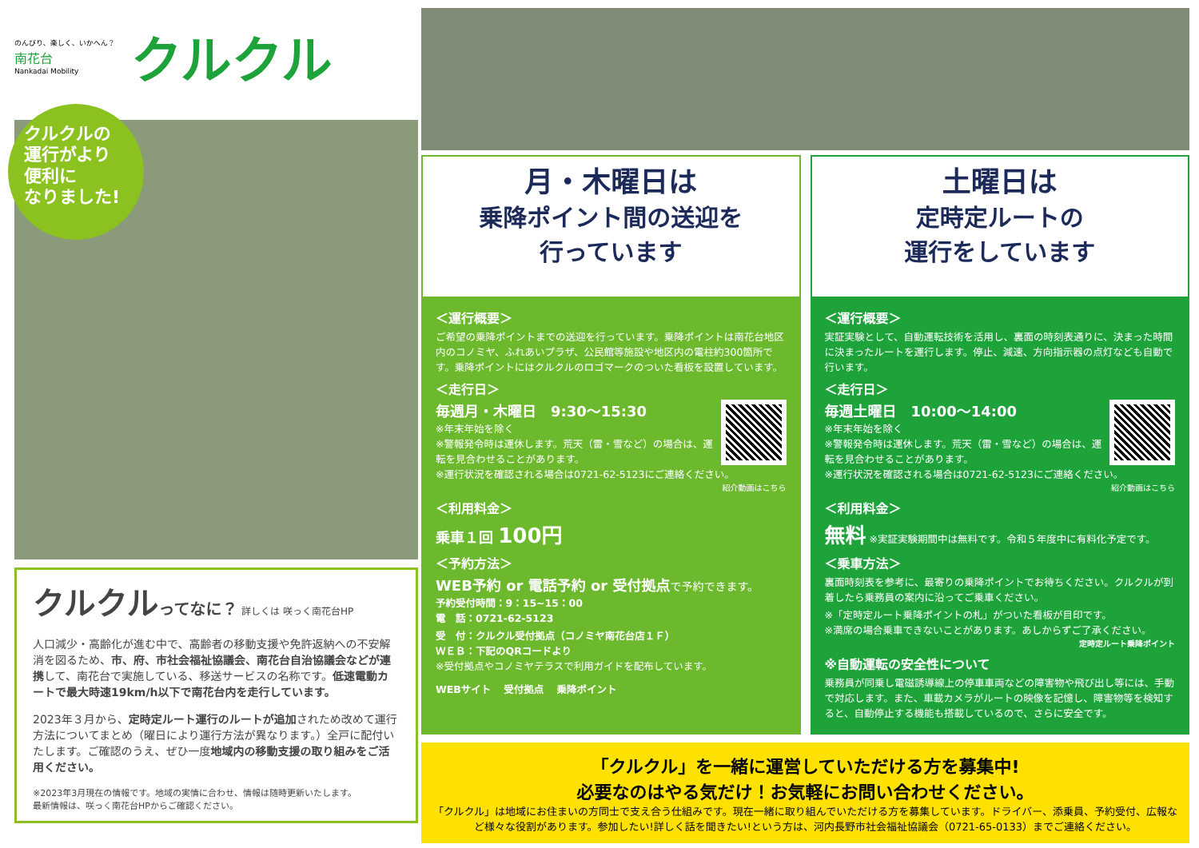のんびり、楽しく、いかへん？
南花台
Nankadai Mobility
クルクル
クルクルの
運行がより
便利に
なりました!
クルクル ってなに？ 詳しくは 咲っく南花台HP
人口減少・高齢化が進む中で、高齢者の移動支援や免許返納への不安解消を図るため、市、府、市社会福祉協議会、南花台自治協議会などが連携して、南花台で実施している、移送サービスの名称です。低速電動カートで最大時速19km/h以下で南花台内を走行しています。
2023年３月から、定時定ルート運行のルートが追加されため改めて運行方法についてまとめ（曜日により運行方法が異なります。）全戸に配付いたします。ご確認のうえ、ぜひ一度地域内の移動支援の取り組みをご活用ください。
※2023年3月現在の情報です。地域の実情に合わせ、情報は随時更新いたします。
最新情報は、咲っく南花台HPからご確認ください。
月・木曜日は
乗降ポイント間の送迎を
行っています
＜運行概要＞
ご希望の乗降ポイントまでの送迎を行っています。乗降ポイントは南花台地区内のコノミヤ、ふれあいプラザ、公民館等施設や地区内の電柱約300箇所です。乗降ポイントにはクルクルのロゴマークのついた看板を設置しています。
＜走行日＞
毎週月・木曜日　9:30～15:30
※年末年始を除く
※警報発令時は運休します。荒天（雷・雪など）の場合は、運転を見合わせることがあります。
※運行状況を確認される場合は0721-62-5123にご連絡ください。
紹介動画はこちら
＜利用料金＞
乗車１回 100円
＜予約方法＞
WEB予約 or 電話予約 or 受付拠点で予約できます。
予約受付時間：9：15~15：00
電　話：0721-62-5123
受　付：クルクル受付拠点（コノミヤ南花台店１Ｆ）
ＷＥＢ：下記のQRコードより
※受付拠点やコノミヤテラスで利用ガイドを配布しています。
WEBサイト 受付拠点 乗降ポイント
土曜日は
定時定ルートの
運行をしています
＜運行概要＞
実証実験として、自動運転技術を活用し、裏面の時刻表通りに、決まった時間に決まったルートを運行します。停止、減速、方向指示器の点灯なども自動で行います。
＜走行日＞
毎週土曜日　10:00～14:00
※年末年始を除く
※警報発令時は運休します。荒天（雷・雪など）の場合は、運転を見合わせることがあります。
※運行状況を確認される場合は0721-62-5123にご連絡ください。
紹介動画はこちら
＜利用料金＞
無料 ※実証実験期間中は無料です。令和５年度中に有料化予定です。
＜乗車方法＞
裏面時刻表を参考に、最寄りの乗降ポイントでお待ちください。クルクルが到着したら乗務員の案内に沿ってご乗車ください。
※「定時定ルート乗降ポイントの札」がついた看板が目印です。
※満席の場合乗車できないことがあります。あしからずご了承ください。
定時定ルート乗降ポイント
※自動運転の安全性について
乗務員が同乗し電磁誘導線上の停車車両などの障害物や飛び出し等には、手動で対応します。また、車載カメラがルートの映像を記憶し、障害物等を検知すると、自動停止する機能も搭載しているので、さらに安全です。
「クルクル」を一緒に運営していただける方を募集中!
必要なのはやる気だけ！お気軽にお問い合わせください。
「クルクル」は地域にお住まいの方同士で支え合う仕組みです。現在一緒に取り組んでいただける方を募集しています。ドライバー、添乗員、予約受付、広報など様々な役割があります。参加したい!詳しく話を聞きたい!という方は、河内長野市社会福祉協議会（0721-65-0133）までご連絡ください。